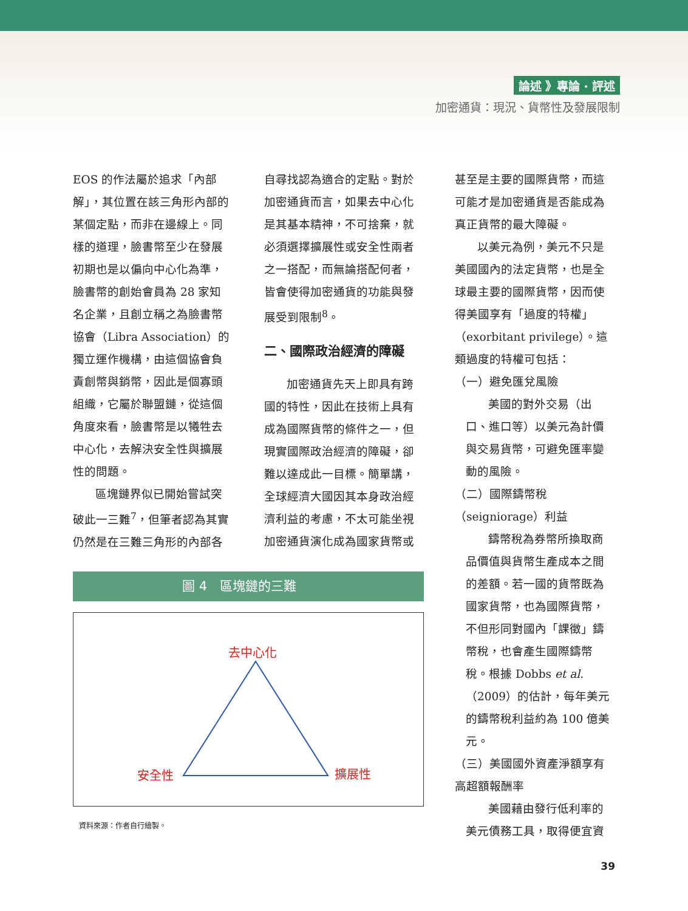論述 》專論 ‧ 評述
加密通貨：現況、貨幣性及發展限制
EOS 的作法屬於追求「內部解」，其位置在該三角形內部的某個定點，而非在邊線上。同樣的道理，臉書幣至少在發展初期也是以偏向中心化為準，臉書幣的創始會員為 28 家知名企業，且創立稱之為臉書幣協會（Libra Association）的獨立運作機構，由這個協會負責創幣與銷幣，因此是個寡頭組織，它屬於聯盟鏈，從這個角度來看，臉書幣是以犧牲去中心化，去解決安全性與擴展性的問題。
區塊鏈界似已開始嘗試突破此一三難<sup>7</sup>，但筆者認為其實仍然是在三難三角形的內部各
圖 4　區塊鏈的三難
去中心化
安全性 擴展性
資料來源：作者自行繪製。
自尋找認為適合的定點。對於加密通貨而言，如果去中心化是其基本精神，不可捨棄，就必須選擇擴展性或安全性兩者之一搭配，而無論搭配何者，皆會使得加密通貨的功能與發展受到限制<sup>8</sup>。
二、國際政治經濟的障礙
加密通貨先天上即具有跨國的特性，因此在技術上具有成為國際貨幣的條件之一，但現實國際政治經濟的障礙，卻難以達成此一目標。簡單講，全球經濟大國因其本身政治經濟利益的考慮，不太可能坐視加密通貨演化成為國家貨幣或
甚至是主要的國際貨幣，而這可能才是加密通貨是否能成為真正貨幣的最大障礙。
以美元為例，美元不只是美國國內的法定貨幣，也是全球最主要的國際貨幣，因而使得美國享有「過度的特權」（exorbitant privilege）。這類過度的特權可包括：
（一）避免匯兌風險
美國的對外交易（出口、進口等）以美元為計價與交易貨幣，可避免匯率變動的風險。
（二）國際鑄幣稅（seigniorage）利益
鑄幣稅為券幣所換取商品價值與貨幣生產成本之間的差額。若一國的貨幣既為國家貨幣，也為國際貨幣，不但形同對國內「課徵」鑄幣稅，也會產生國際鑄幣稅。根據 Dobbs et al.（2009）的估計，每年美元的鑄幣稅利益約為 100 億美元。
（三）美國國外資產淨額享有高超額報酬率
美國藉由發行低利率的美元債務工具，取得便宜資
39